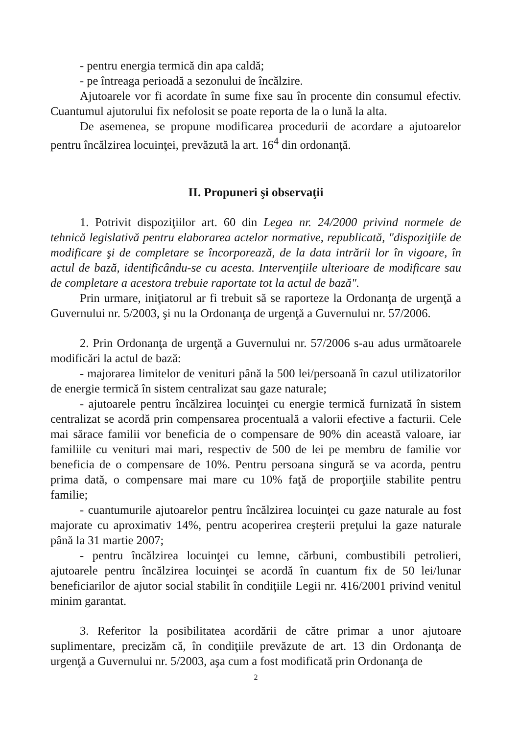- pentru energia termică din apa caldă;
- pe întreaga perioadă a sezonului de încălzire.
Ajutoarele vor fi acordate în sume fixe sau în procente din consumul efectiv. Cuantumul ajutorului fix nefolosit se poate reporta de la o lună la alta.
De asemenea, se propune modificarea procedurii de acordare a ajutoarelor pentru încălzirea locuinţei, prevăzută la art. 16<sup>4</sup> din ordonanţă.
II. Propuneri şi observaţii
1. Potrivit dispoziţiilor art. 60 din Legea nr. 24/2000 privind normele de tehnică legislativă pentru elaborarea actelor normative, republicată, "dispoziţiile de modificare şi de completare se încorporează, de la data intrării lor în vigoare, în actul de bază, identificându-se cu acesta. Intervenţiile ulterioare de modificare sau de completare a acestora trebuie raportate tot la actul de bază".
Prin urmare, iniţiatorul ar fi trebuit să se raporteze la Ordonanţa de urgenţă a Guvernului nr. 5/2003, şi nu la Ordonanţa de urgenţă a Guvernului nr. 57/2006.
2. Prin Ordonanţa de urgenţă a Guvernului nr. 57/2006 s-au adus următoarele modificări la actul de bază:
- majorarea limitelor de venituri până la 500 lei/persoană în cazul utilizatorilor de energie termică în sistem centralizat sau gaze naturale;
- ajutoarele pentru încălzirea locuinţei cu energie termică furnizată în sistem centralizat se acordă prin compensarea procentuală a valorii efective a facturii. Cele mai sărace familii vor beneficia de o compensare de 90% din această valoare, iar familiile cu venituri mai mari, respectiv de 500 de lei pe membru de familie vor beneficia de o compensare de 10%. Pentru persoana singură se va acorda, pentru prima dată, o compensare mai mare cu 10% faţă de proporţiile stabilite pentru familie;
- cuantumurile ajutoarelor pentru încălzirea locuinţei cu gaze naturale au fost majorate cu aproximativ 14%, pentru acoperirea creşterii preţului la gaze naturale până la 31 martie 2007;
- pentru încălzirea locuinţei cu lemne, cărbuni, combustibili petrolieri, ajutoarele pentru încălzirea locuinţei se acordă în cuantum fix de 50 lei/lunar beneficiarilor de ajutor social stabilit în condiţiile Legii nr. 416/2001 privind venitul minim garantat.
3. Referitor la posibilitatea acordării de către primar a unor ajutoare suplimentare, precizăm că, în condiţiile prevăzute de art. 13 din Ordonanţa de urgenţă a Guvernului nr. 5/2003, aşa cum a fost modificată prin Ordonanţa de
2